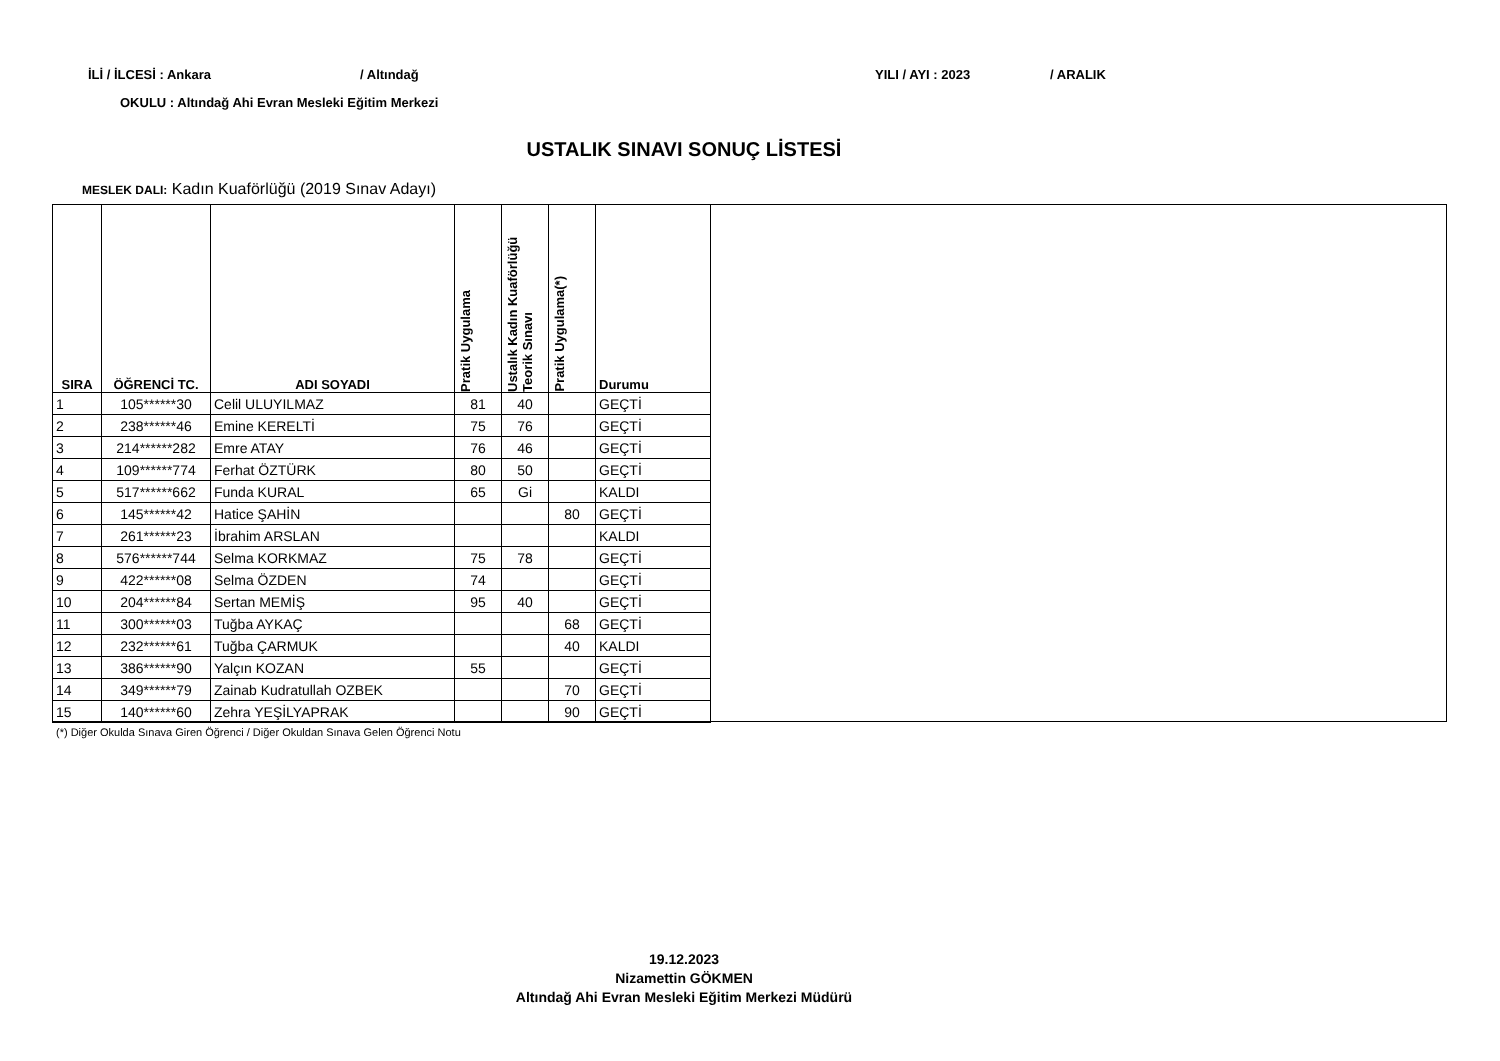İLİ / İLCESİ : Ankara / Altındağ YILI / AYI : 2023 / ARALIK
OKULU : Altındağ Ahi Evran Mesleki Eğitim Merkezi
USTALIK SINAVI SONUÇ LİSTESİ
MESLEK DALI: Kadın Kuaförlüğü (2019 Sınav Adayı)
| SIRA | ÖĞRENCİ TC. | ADI SOYADI | Pratik Uygulama | Ustalık Kadın Kuaförlüğü Teorik Sınavı | Pratik Uygulama(*) | Durumu |
| --- | --- | --- | --- | --- | --- | --- |
| 1 | 105******30 | Celil ULUYILMAZ | 81 | 40 | | GEÇTİ |
| 2 | 238******46 | Emine KERELTİ | 75 | 76 | | GEÇTİ |
| 3 | 214******282 | Emre ATAY | 76 | 46 | | GEÇTİ |
| 4 | 109******774 | Ferhat ÖZTÜRK | 80 | 50 | | GEÇTİ |
| 5 | 517******662 | Funda KURAL | 65 | Gi | | KALDI |
| 6 | 145******42 | Hatice ŞAHİN | | | 80 | GEÇTİ |
| 7 | 261******23 | İbrahim ARSLAN | | | | KALDI |
| 8 | 576******744 | Selma KORKMAZ | 75 | 78 | | GEÇTİ |
| 9 | 422******08 | Selma ÖZDEN | 74 | | | GEÇTİ |
| 10 | 204******84 | Sertan MEMİŞ | 95 | 40 | | GEÇTİ |
| 11 | 300******03 | Tuğba AYKAÇ | | | 68 | GEÇTİ |
| 12 | 232******61 | Tuğba ÇARMUK | | | 40 | KALDI |
| 13 | 386******90 | Yalçın KOZAN | 55 | | | GEÇTİ |
| 14 | 349******79 | Zainab Kudratullah OZBEK | | | 70 | GEÇTİ |
| 15 | 140******60 | Zehra YEŞİLYAPRAK | | | 90 | GEÇTİ |
(*) Diğer Okulda Sınava Giren Öğrenci / Diğer Okuldan Sınava Gelen Öğrenci Notu
19.12.2023
Nizamettin GÖKMEN
Altındağ Ahi Evran Mesleki Eğitim Merkezi Müdürü